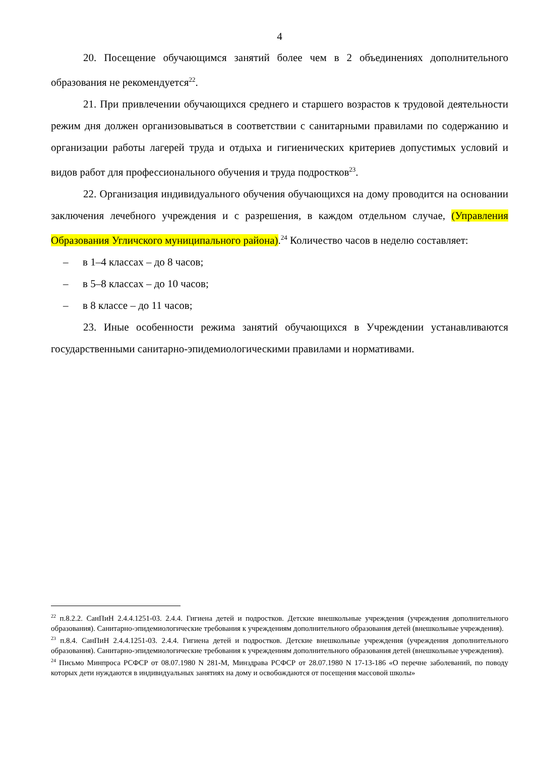4
20. Посещение обучающимся занятий более чем в 2 объединениях дополнительного образования не рекомендуется<sup>22</sup>.
21. При привлечении обучающихся среднего и старшего возрастов к трудовой деятельности режим дня должен организовываться в соответствии с санитарными правилами по содержанию и организации работы лагерей труда и отдыха и гигиенических критериев допустимых условий и видов работ для профессионального обучения и труда подростков<sup>23</sup>.
22. Организация индивидуального обучения обучающихся на дому проводится на основании заключения лечебного учреждения и с разрешения, в каждом отдельном случае, (Управления Образования Угличского муниципального района).<sup>24</sup> Количество часов в неделю составляет:
– в 1–4 классах – до 8 часов;
– в 5–8 классах – до 10 часов;
– в 8 классе – до 11 часов;
23. Иные особенности режима занятий обучающихся в Учреждении устанавливаются государственными санитарно-эпидемиологическими правилами и нормативами.
<sup>22</sup> п.8.2.2. СанПиН 2.4.4.1251-03. 2.4.4. Гигиена детей и подростков. Детские внешкольные учреждения (учреждения дополнительного образования). Санитарно-эпидемиологические требования к учреждениям дополнительного образования детей (внешкольные учреждения).
<sup>23</sup> п.8.4. СанПиН 2.4.4.1251-03. 2.4.4. Гигиена детей и подростков. Детские внешкольные учреждения (учреждения дополнительного образования). Санитарно-эпидемиологические требования к учреждениям дополнительного образования детей (внешкольные учреждения).
<sup>24</sup> Письмо Минпроса РСФСР от 08.07.1980 N 281-М, Минздрава РСФСР от 28.07.1980 N 17-13-186 «О перечне заболеваний, по поводу которых дети нуждаются в индивидуальных занятиях на дому и освобождаются от посещения массовой школы»